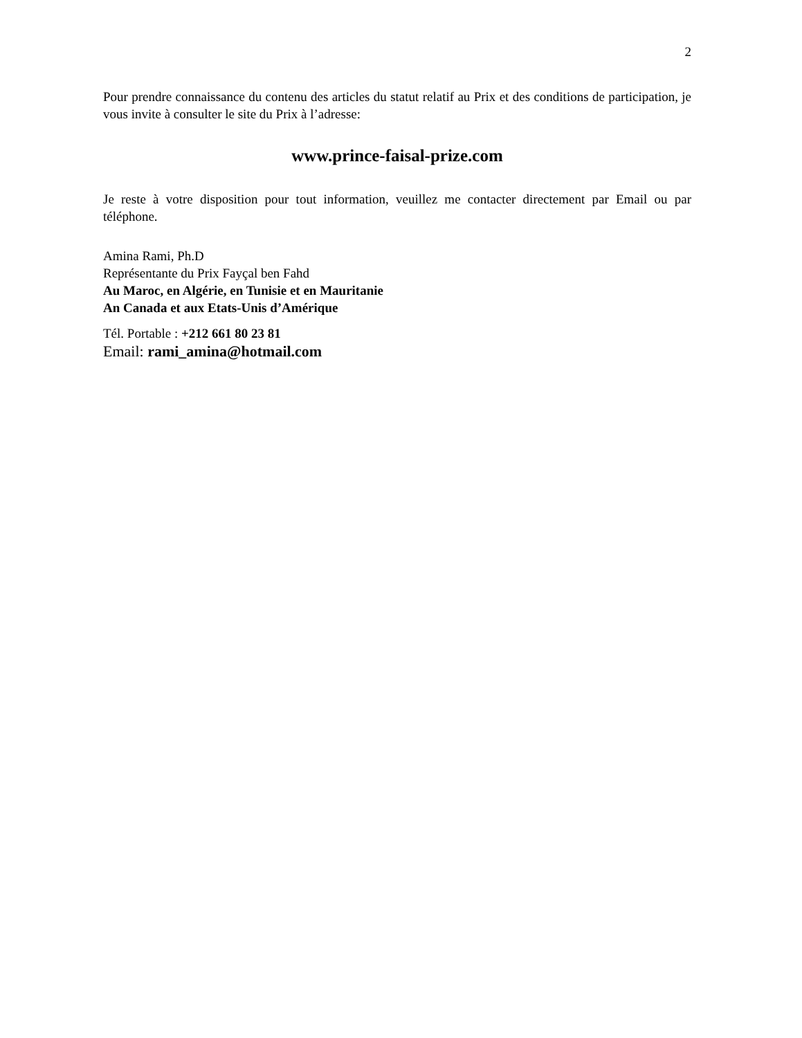2
Pour prendre connaissance du contenu des articles du statut relatif au Prix et des conditions de participation, je vous invite à consulter le site du Prix à l’adresse:
www.prince-faisal-prize.com
Je reste à votre disposition pour tout information, veuillez me contacter directement par Email ou par téléphone.
Amina Rami, Ph.D
Représentante du Prix Fayçal ben Fahd
Au Maroc, en Algérie, en Tunisie et en Mauritanie
An Canada et aux Etats-Unis d’Amérique
Tél. Portable : +212 661 80 23 81
Email: rami_amina@hotmail.com